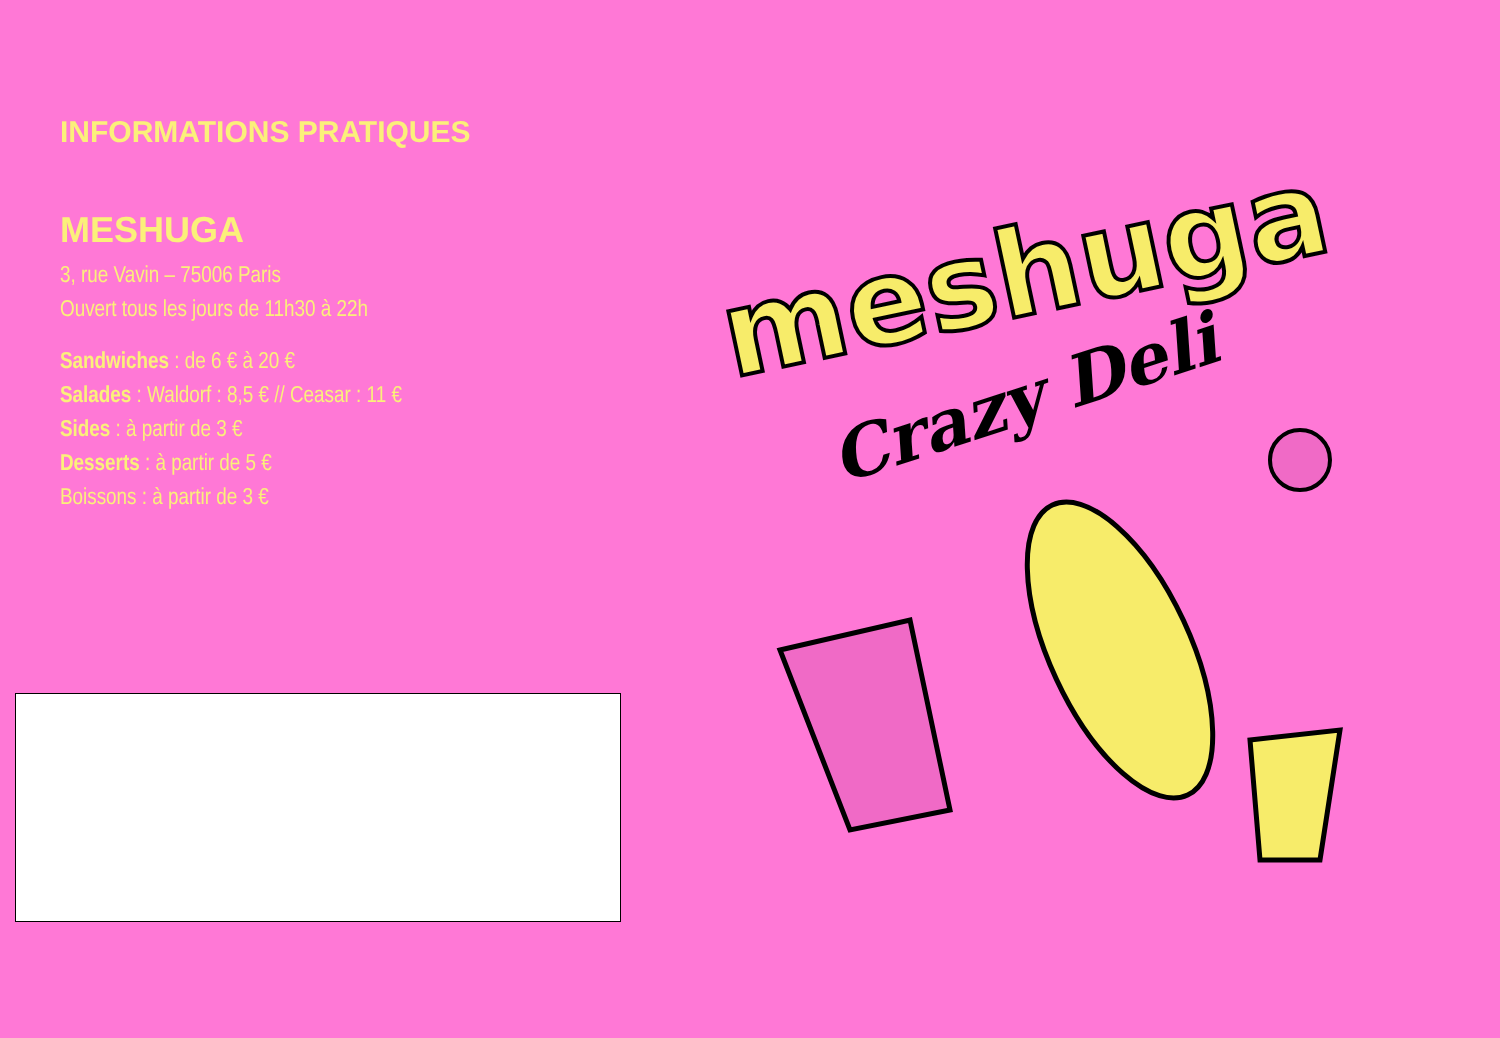INFORMATIONS PRATIQUES
MESHUGA
3, rue Vavin – 75006 Paris
Ouvert tous les jours de 11h30 à 22h
Sandwiches : de 6 € à 20 €
Salades : Waldorf : 8,5 € // Ceasar : 11 €
Sides : à partir de 3 €
Desserts : à partir de 5 €
Boissons : à partir de 3 €
meshuga
Crazy Deli